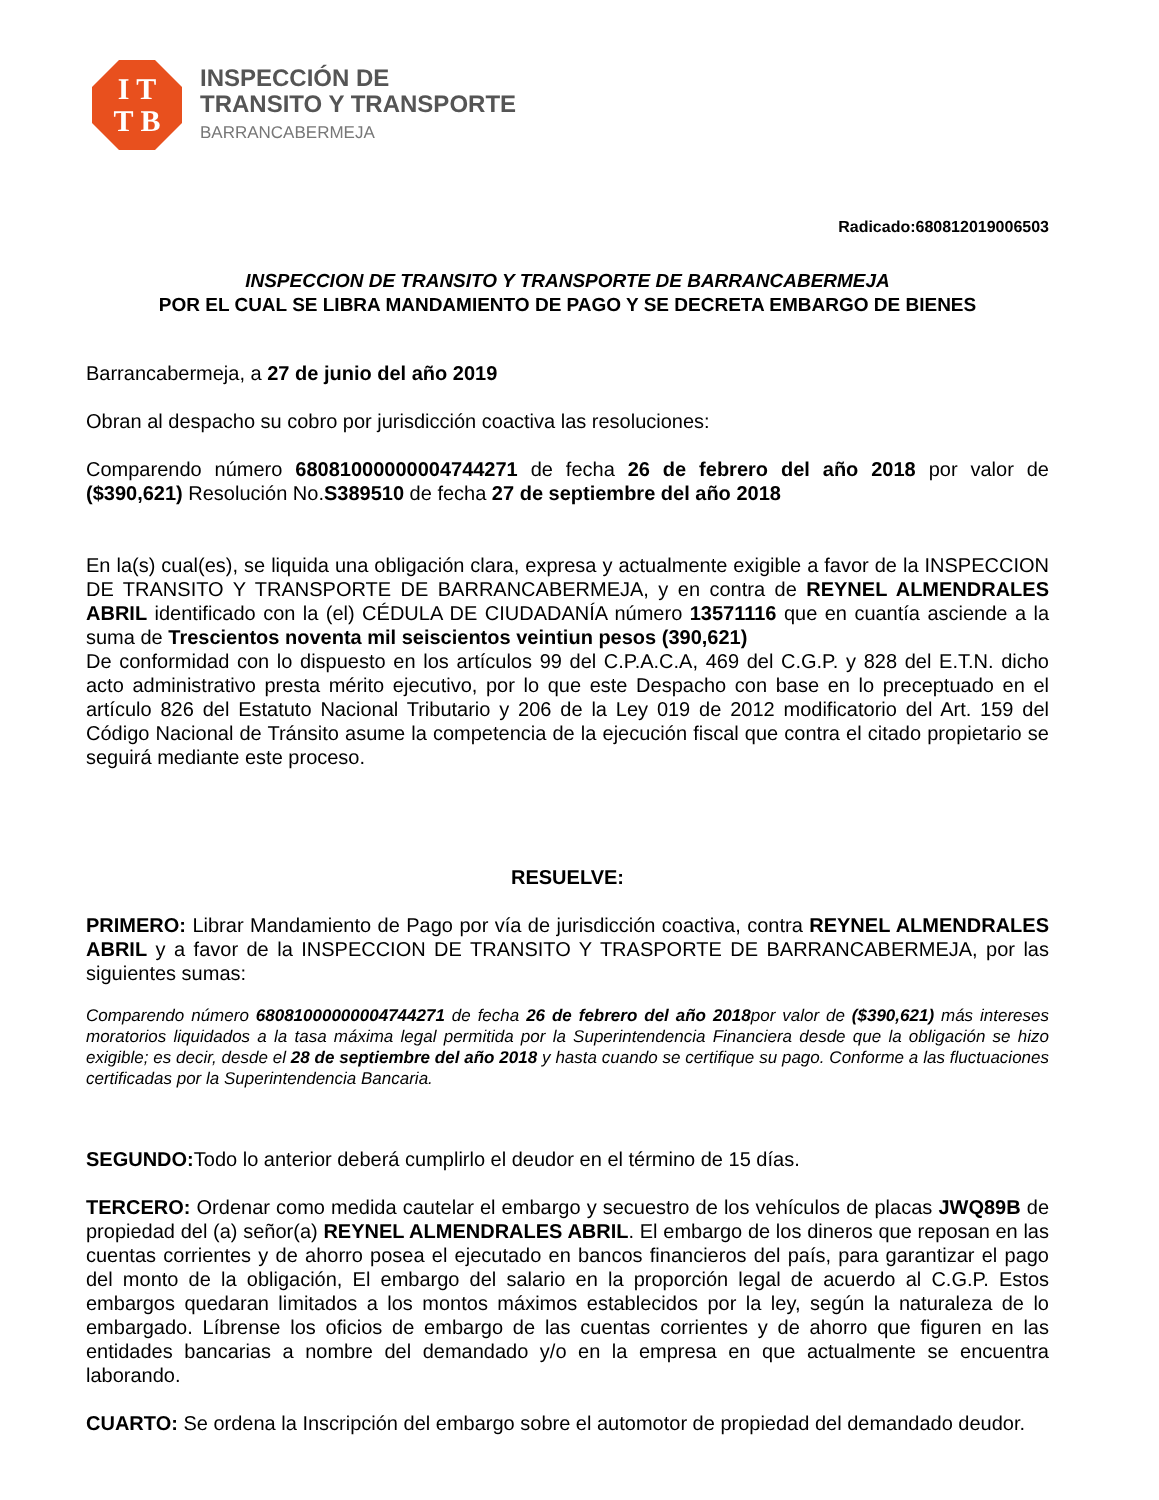I T
T B
INSPECCIÓN DE
TRANSITO Y TRANSPORTE
BARRANCABERMEJA
Radicado:680812019006503
INSPECCION DE TRANSITO Y TRANSPORTE DE BARRANCABERMEJA
POR EL CUAL SE LIBRA MANDAMIENTO DE PAGO Y SE DECRETA EMBARGO DE BIENES
Barrancabermeja, a 27 de junio del año 2019
Obran al despacho su cobro por jurisdicción coactiva las resoluciones:
Comparendo número 68081000000004744271 de fecha 26 de febrero del año 2018 por valor de ($390,621) Resolución No.S389510 de fecha 27 de septiembre del año 2018
En la(s) cual(es), se liquida una obligación clara, expresa y actualmente exigible a favor de la INSPECCION DE TRANSITO Y TRANSPORTE DE BARRANCABERMEJA, y en contra de REYNEL ALMENDRALES ABRIL identificado con la (el) CÉDULA DE CIUDADANÍA número 13571116 que en cuantía asciende a la suma de Trescientos noventa mil seiscientos veintiun pesos (390,621)
De conformidad con lo dispuesto en los artículos 99 del C.P.A.C.A, 469 del C.G.P. y 828 del E.T.N. dicho acto administrativo presta mérito ejecutivo, por lo que este Despacho con base en lo preceptuado en el artículo 826 del Estatuto Nacional Tributario y 206 de la Ley 019 de 2012 modificatorio del Art. 159 del Código Nacional de Tránsito asume la competencia de la ejecución fiscal que contra el citado propietario se seguirá mediante este proceso.
RESUELVE:
PRIMERO: Librar Mandamiento de Pago por vía de jurisdicción coactiva, contra REYNEL ALMENDRALES ABRIL y a favor de la INSPECCION DE TRANSITO Y TRASPORTE DE BARRANCABERMEJA, por las siguientes sumas:
Comparendo número 68081000000004744271 de fecha 26 de febrero del año 2018por valor de ($390,621) más intereses moratorios liquidados a la tasa máxima legal permitida por la Superintendencia Financiera desde que la obligación se hizo exigible; es decir, desde el 28 de septiembre del año 2018 y hasta cuando se certifique su pago. Conforme a las fluctuaciones certificadas por la Superintendencia Bancaria.
SEGUNDO: Todo lo anterior deberá cumplirlo el deudor en el término de 15 días.
TERCERO: Ordenar como medida cautelar el embargo y secuestro de los vehículos de placas JWQ89B de propiedad del (a) señor(a) REYNEL ALMENDRALES ABRIL. El embargo de los dineros que reposan en las cuentas corrientes y de ahorro posea el ejecutado en bancos financieros del país, para garantizar el pago del monto de la obligación, El embargo del salario en la proporción legal de acuerdo al C.G.P. Estos embargos quedaran limitados a los montos máximos establecidos por la ley, según la naturaleza de lo embargado. Líbrense los oficios de embargo de las cuentas corrientes y de ahorro que figuren en las entidades bancarias a nombre del demandado y/o en la empresa en que actualmente se encuentra laborando.
CUARTO: Se ordena la Inscripción del embargo sobre el automotor de propiedad del demandado deudor.